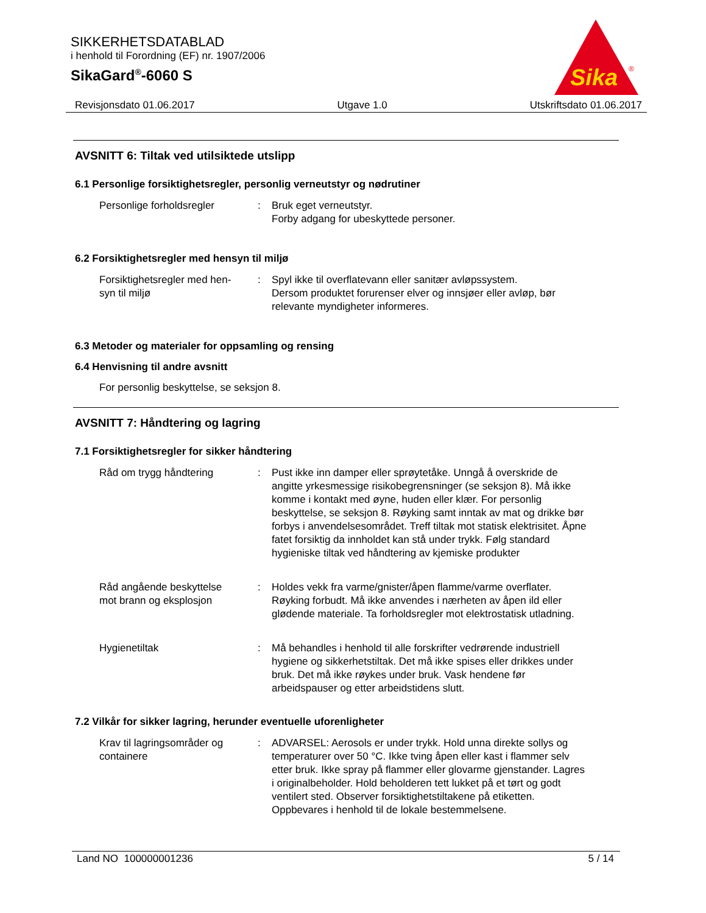SIKKERHETSDATABLAD
i henhold til Forordning (EF) nr. 1907/2006
SikaGard<sup>®</sup>-6060 S
Sika
®
Revisjonsdato 01.06.2017 Utgave 1.0 Utskriftsdato 01.06.2017
AVSNITT 6: Tiltak ved utilsiktede utslipp
6.1 Personlige forsiktighetsregler, personlig verneutstyr og nødrutiner
Personlige forholdsregler : Bruk eget verneutstyr.
Forby adgang for ubeskyttede personer.
6.2 Forsiktighetsregler med hensyn til miljø
Forsiktighetsregler med hen-
syn til miljø
: Spyl ikke til overflatevann eller sanitær avløpssystem.
Dersom produktet forurenser elver og innsjøer eller avløp, bør relevante myndigheter informeres.
6.3 Metoder og materialer for oppsamling og rensing
6.4 Henvisning til andre avsnitt
For personlig beskyttelse, se seksjon 8.
AVSNITT 7: Håndtering og lagring
7.1 Forsiktighetsregler for sikker håndtering
Råd om trygg håndtering : Pust ikke inn damper eller sprøytetåke. Unngå å overskride de angitte yrkesmessige risikobegrensninger (se seksjon 8). Må ikke komme i kontakt med øyne, huden eller klær. For personlig beskyttelse, se seksjon 8. Røyking samt inntak av mat og drikke bør forbys i anvendelsesområdet. Treff tiltak mot statisk elektrisitet. Åpne fatet forsiktig da innholdet kan stå under trykk. Følg standard hygieniske tiltak ved håndtering av kjemiske produkter
Råd angående beskyttelse
mot brann og eksplosjon
: Holdes vekk fra varme/gnister/åpen flamme/varme overflater. Røyking forbudt. Må ikke anvendes i nærheten av åpen ild eller glødende materiale. Ta forholdsregler mot elektrostatisk utladning.
Hygienetiltak : Må behandles i henhold til alle forskrifter vedrørende industriell hygiene og sikkerhetstiltak. Det må ikke spises eller drikkes under bruk. Det må ikke røykes under bruk. Vask hendene før arbeidspauser og etter arbeidstidens slutt.
7.2 Vilkår for sikker lagring, herunder eventuelle uforenligheter
Krav til lagringsområder og
containere
: ADVARSEL: Aerosols er under trykk. Hold unna direkte sollys og temperaturer over 50 °C. Ikke tving åpen eller kast i flammer selv etter bruk. Ikke spray på flammer eller glovarme gjenstander. Lagres i originalbeholder. Hold beholderen tett lukket på et tørt og godt ventilert sted. Observer forsiktighetstiltakene på etiketten. Oppbevares i henhold til de lokale bestemmelsene.
Land NO 100000001236 5 / 14